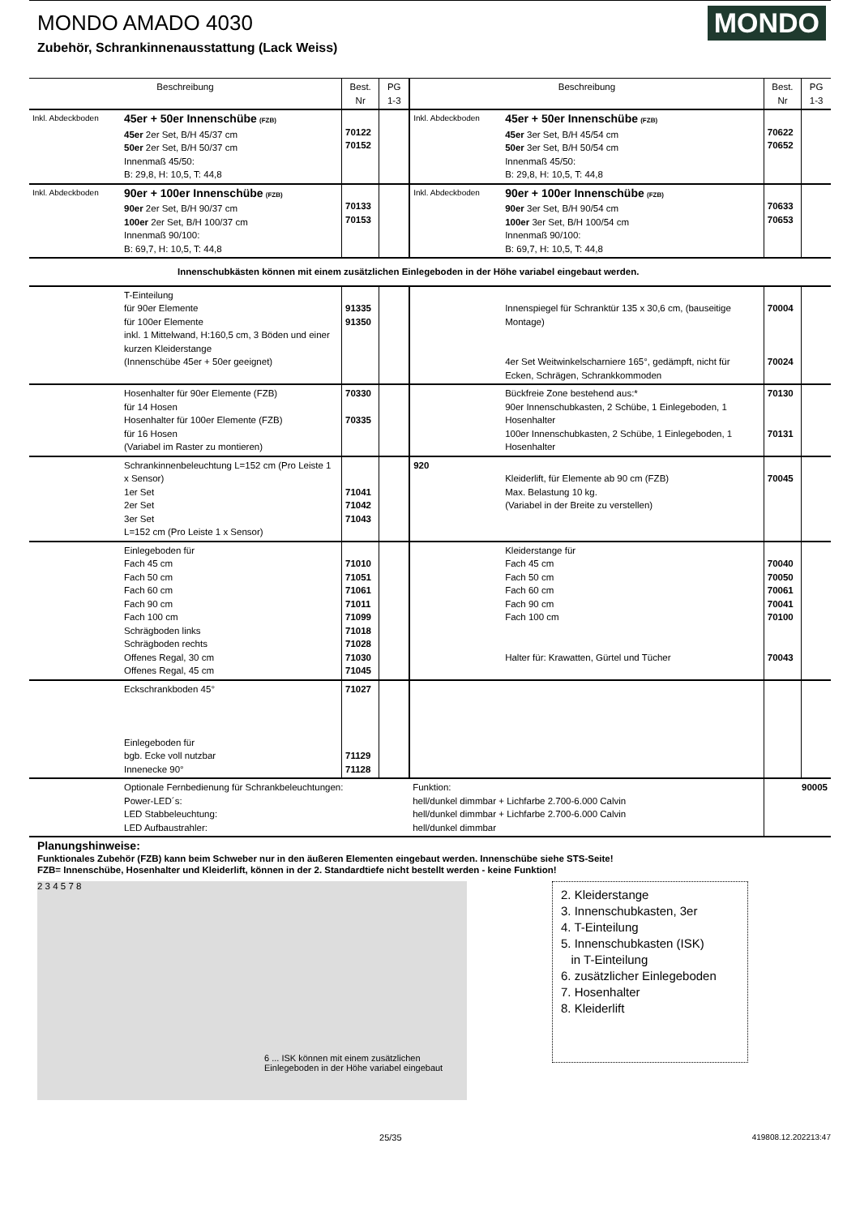MONDO
MONDO AMADO 4030
Zubehör, Schrankinnenausstattung (Lack Weiss)
| Beschreibung | | Best. Nr | PG 1-3 | Beschreibung | | Best. Nr | PG 1-3 |
| --- | --- | --- | --- | --- | --- | --- | --- |
| Inkl. Abdeckboden | 45er + 50er Innenschübe (FZB) 45er 2er Set, B/H 45/37 cm 50er 2er Set, B/H 50/37 cm Innenmaß 45/50: B: 29,8, H: 10,5, T: 44,8 | 70122 70152 | | Inkl. Abdeckboden | 45er + 50er Innenschübe (FZB) 45er 3er Set, B/H 45/54 cm 50er 3er Set, B/H 50/54 cm Innenmaß 45/50: B: 29,8, H: 10,5, T: 44,8 | 70622 70652 | |
| Inkl. Abdeckboden | 90er + 100er Innenschübe (FZB) 90er 2er Set, B/H 90/37 cm 100er 2er Set, B/H 100/37 cm Innenmaß 90/100: B: 69,7, H: 10,5, T: 44,8 | 70133 70153 | | Inkl. Abdeckboden | 90er + 100er Innenschübe (FZB) 90er 3er Set, B/H 90/54 cm 100er 3er Set, B/H 100/54 cm Innenmaß 90/100: B: 69,7, H: 10,5, T: 44,8 | 70633 70653 | |
| | Innenschubkästen können mit einem zusätzlichen Einlegeboden in der Höhe variabel eingebaut werden. | | | | | | |
| | T-Einteilung für 90er Elemente für 100er Elemente inkl. 1 Mittelwand, H:160,5 cm, 3 Böden und einer kurzen Kleiderstange (Innenschübe 45er + 50er geeignet) | 91335 91350 | | | Innenspiegel für Schranktür 135 x 30,6 cm, (bauseitige Montage) 4er Set Weitwinkelscharniere 165°, gedämpft, nicht für Ecken, Schrägen, Schrankkommoden | 70004 70024 | |
| | Hosenhalter für 90er Elemente (FZB) für 14 Hosen Hosenhalter für 100er Elemente (FZB) für 16 Hosen (Variabel im Raster zu montieren) | 70330 70335 | | | Bückfreie Zone bestehend aus:* 90er Innenschubkasten, 2 Schübe, 1 Einlegeboden, 1 Hosenhalter 100er Innenschubkasten, 2 Schübe, 1 Einlegeboden, 1 Hosenhalter | 70130 70131 | |
| | Schrankinnenbeleuchtung L=152 cm (Pro Leiste 1 x Sensor) 1er Set 2er Set 3er Set L=152 cm (Pro Leiste 1 x Sensor) | 71041 71042 71043 | | 920 | Kleiderlift, für Elemente ab 90 cm (FZB) Max. Belastung 10 kg. (Variabel in der Breite zu verstellen) | 70045 | |
| | Einlegeboden für Fach 45 cm Fach 50 cm Fach 60 cm Fach 90 cm Fach 100 cm Schrägboden links Schrägboden rechts Offenes Regal, 30 cm Offenes Regal, 45 cm | 71010 71051 71061 71011 71099 71018 71028 71030 71045 | | | Kleiderstange für Fach 45 cm Fach 50 cm Fach 60 cm Fach 90 cm Fach 100 cm Halter für: Krawatten, Gürtel und Tücher | 70040 70050 70061 70041 70100 70043 | |
| | Eckschrankboden 45° Einlegeboden für bgb. Ecke voll nutzbar Innenecke 90° | 71027 71129 71128 | | | | | |
| | Optionale Fernbedienung für Schrankbeleuchtungen: Power-LED´s: LED Stabbeleuchtung: LED Aufbaustrahler: | | | Funktion: hell/dunkel dimmbar + Lichfarbe 2.700-6.000 Calvin hell/dunkel dimmbar + Lichfarbe 2.700-6.000 Calvin hell/dunkel dimmbar | | 90005 | |
Planungshinweise:
Funktionales Zubehör (FZB) kann beim Schweber nur in den äußeren Elementen eingebaut werden. Innenschübe siehe STS-Seite!
FZB= Innenschübe, Hosenhalter und Kleiderlift, können in der 2. Standardtiefe nicht bestellt werden - keine Funktion!
2 3 4 5 7 8
6 ... ISK können mit einem zusätzlichen Einlegeboden in der Höhe variabel eingebaut
2. Kleiderstange
3. Innenschubkasten, 3er
4. T-Einteilung
5. Innenschubkasten (ISK)
in T-Einteilung
6. zusätzlicher Einlegeboden
7. Hosenhalter
8. Kleiderlift
25/35 419808.12.202213:47